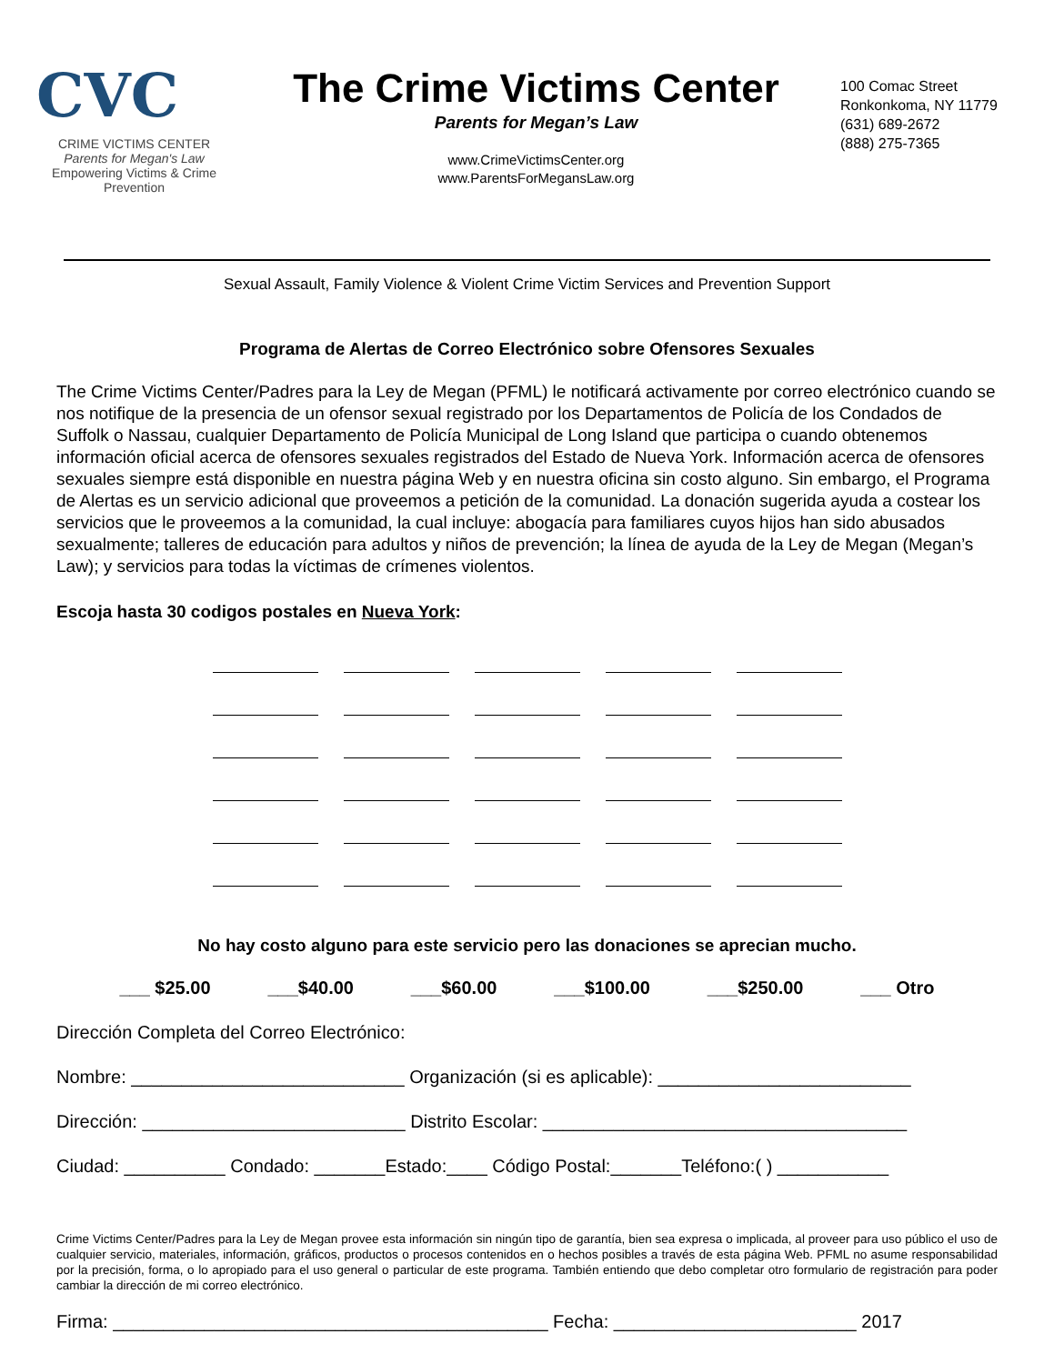CVC
CRIME VICTIMS CENTER
Parents for Megan's Law
Empowering Victims & Crime Prevention
The Crime Victims Center
Parents for Megan’s Law
www.CrimeVictimsCenter.org
www.ParentsForMegansLaw.org
100 Comac Street
Ronkonkoma, NY 11779
(631) 689-2672
(888) 275-7365
Sexual Assault, Family Violence & Violent Crime Victim Services and Prevention Support
Programa de Alertas de Correo Electrónico sobre Ofensores Sexuales
The Crime Victims Center/Padres para la Ley de Megan (PFML) le notificará activamente por correo electrónico cuando se nos notifique de la presencia de un ofensor sexual registrado por los Departamentos de Policía de los Condados de Suffolk o Nassau, cualquier Departamento de Policía Municipal de Long Island que participa o cuando obtenemos información oficial acerca de ofensores sexuales registrados del Estado de Nueva York. Información acerca de ofensores sexuales siempre está disponible en nuestra página Web y en nuestra oficina sin costo alguno. Sin embargo, el Programa de Alertas es un servicio adicional que proveemos a petición de la comunidad. La donación sugerida ayuda a costear los servicios que le proveemos a la comunidad, la cual incluye: abogacía para familiares cuyos hijos han sido abusados sexualmente; talleres de educación para adultos y niños de prevención; la línea de ayuda de la Ley de Megan (Megan’s Law); y servicios para todas la víctimas de crímenes violentos.
Escoja hasta 30 codigos postales en Nueva York:
No hay costo alguno para este servicio pero las donaciones se aprecian mucho.
___ $25.00 ___$40.00 ___$60.00 ___$100.00 ___$250.00 ___ Otro
Dirección Completa del Correo Electrónico:
Nombre: ___________________________ Organización (si es aplicable): _________________________
Dirección: __________________________ Distrito Escolar: ____________________________________
Ciudad: __________ Condado: _______Estado:____ Código Postal:_______Teléfono:( ) ___________
Crime Victims Center/Padres para la Ley de Megan provee esta información sin ningún tipo de garantía, bien sea expresa o implicada, al proveer para uso público el uso de cualquier servicio, materiales, información, gráficos, productos o procesos contenidos en o hechos posibles a través de esta página Web. PFML no asume responsabilidad por la precisión, forma, o lo apropiado para el uso general o particular de este programa. También entiendo que debo completar otro formulario de registración para poder cambiar la dirección de mi correo electrónico.
Firma: ___________________________________________ Fecha: ________________________ 2017